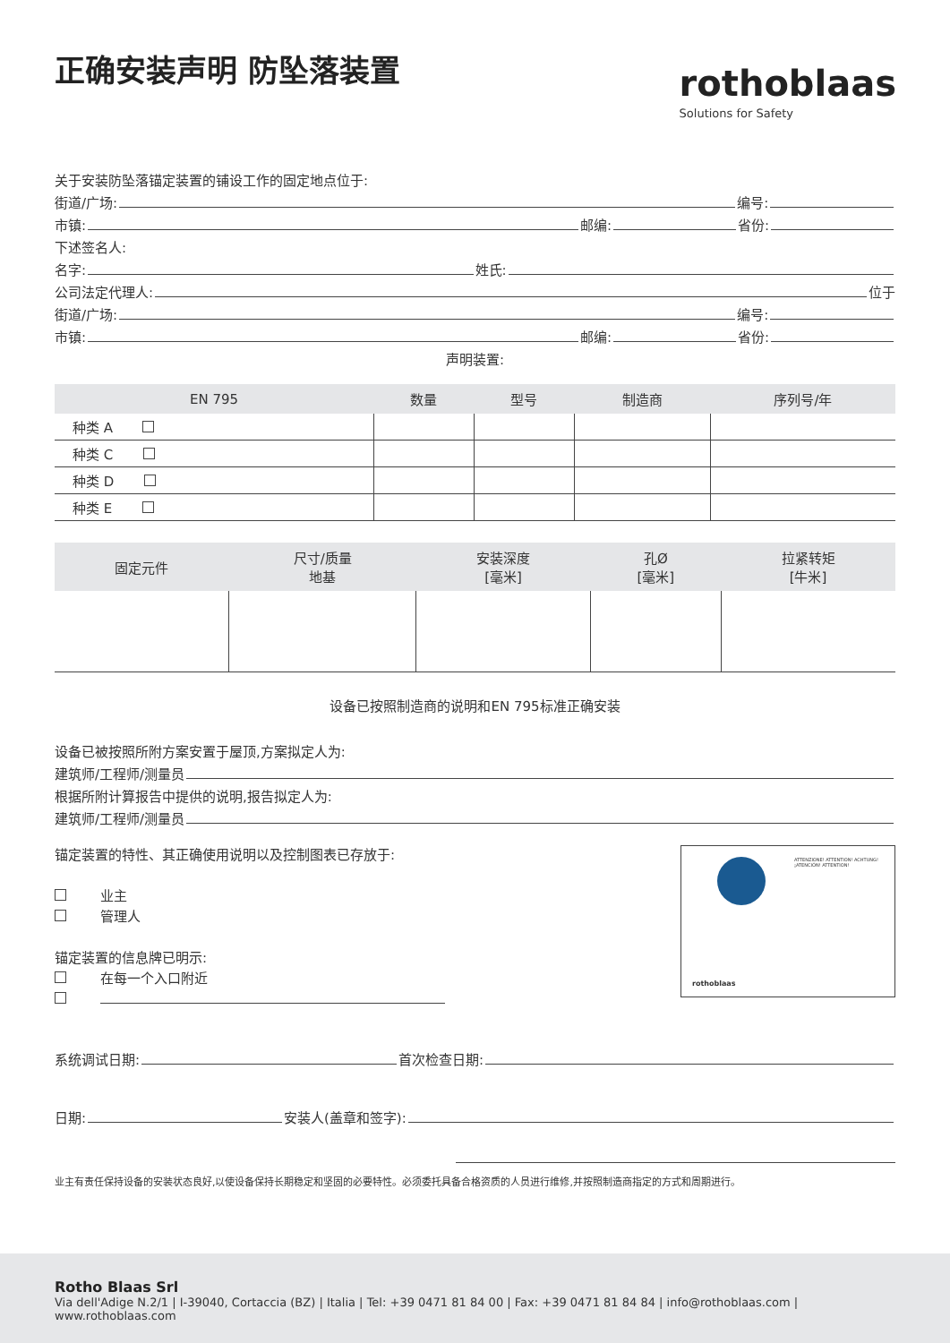正确安装声明 防坠落装置
rothoblaas
Solutions for Safety
关于安装防坠落锚定装置的铺设工作的固定地点位于:
街道/广场: 编号:
市镇: 邮编: 省份:
下述签名人:
名字: 姓氏:
公司法定代理人: 位于
街道/广场: 编号:
市镇: 邮编: 省份:
声明装置:
| EN 795 | 数量 | 型号 | 制造商 | 序列号/年 |
| --- | --- | --- | --- | --- |
| 种类 A | | | | |
| 种类 C | | | | |
| 种类 D | | | | |
| 种类 E | | | | |
| 固定元件 | 尺寸/质量 地基 | 安装深度 [毫米] | 孔Ø [毫米] | 拉紧转矩 [牛米] |
| --- | --- | --- | --- | --- |
设备已按照制造商的说明和EN 795标准正确安装
设备已被按照所附方案安置于屋顶,方案拟定人为:
建筑师/工程师/测量员
根据所附计算报告中提供的说明,报告拟定人为:
建筑师/工程师/测量员
锚定装置的特性、其正确使用说明以及控制图表已存放于:
业主
管理人
锚定装置的信息牌已明示:
在每一个入口附近
ATTENZIONE! ATTENTION! ACHTUNG! ¡ATENCIÓN! ATTENTION!
rothoblaas
系统调试日期: 首次检查日期:
日期: 安装人(盖章和签字):
业主有责任保持设备的安装状态良好,以使设备保持长期稳定和坚固的必要特性。必须委托具备合格资质的人员进行维修,并按照制造商指定的方式和周期进行。
Rotho Blaas Srl
Via dell'Adige N.2/1 | I-39040, Cortaccia (BZ) | Italia | Tel: +39 0471 81 84 00 | Fax: +39 0471 81 84 84 | info@rothoblaas.com | www.rothoblaas.com